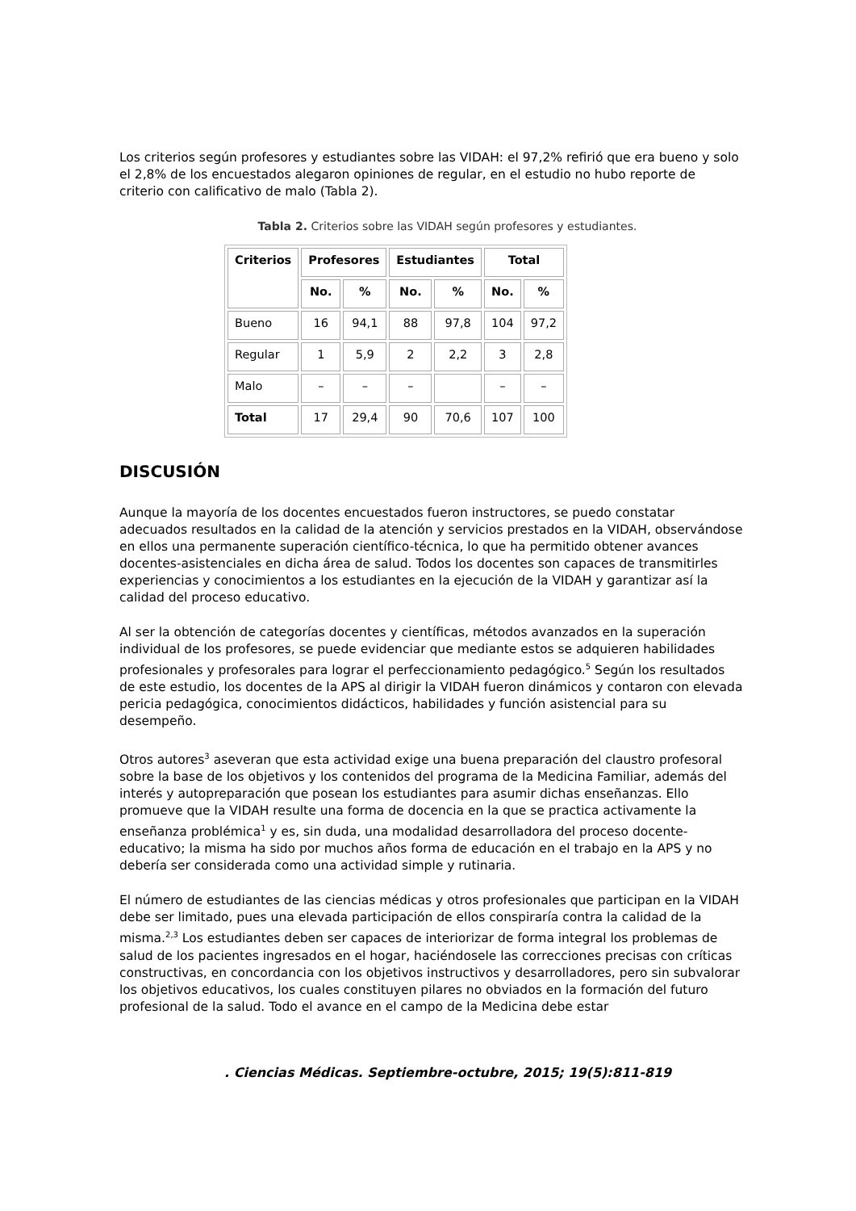Los criterios según profesores y estudiantes sobre las VIDAH: el 97,2% refirió que era bueno y solo el 2,8% de los encuestados alegaron opiniones de regular, en el estudio no hubo reporte de criterio con calificativo de malo (Tabla 2).
Tabla 2. Criterios sobre las VIDAH según profesores y estudiantes.
| Criterios | Profesores | | Estudiantes | | Total | |
| --- | --- | --- | --- | --- | --- | --- |
| | No. | % | No. | % | No. | % |
| Bueno | 16 | 94,1 | 88 | 97,8 | 104 | 97,2 |
| Regular | 1 | 5,9 | 2 | 2,2 | 3 | 2,8 |
| Malo | – | – | – | | – | – |
| Total | 17 | 29,4 | 90 | 70,6 | 107 | 100 |
DISCUSIÓN
Aunque la mayoría de los docentes encuestados fueron instructores, se puedo constatar adecuados resultados en la calidad de la atención y servicios prestados en la VIDAH, observándose en ellos una permanente superación científico-técnica, lo que ha permitido obtener avances docentes-asistenciales en dicha área de salud. Todos los docentes son capaces de transmitirles experiencias y conocimientos a los estudiantes en la ejecución de la VIDAH y garantizar así la calidad del proceso educativo.
Al ser la obtención de categorías docentes y científicas, métodos avanzados en la superación individual de los profesores, se puede evidenciar que mediante estos se adquieren habilidades profesionales y profesorales para lograr el perfeccionamiento pedagógico.<sup>5</sup> Según los resultados de este estudio, los docentes de la APS al dirigir la VIDAH fueron dinámicos y contaron con elevada pericia pedagógica, conocimientos didácticos, habilidades y función asistencial para su desempeño.
Otros autores<sup>3</sup> aseveran que esta actividad exige una buena preparación del claustro profesoral sobre la base de los objetivos y los contenidos del programa de la Medicina Familiar, además del interés y autopreparación que posean los estudiantes para asumir dichas enseñanzas. Ello promueve que la VIDAH resulte una forma de docencia en la que se practica activamente la enseñanza problémica<sup>1</sup> y es, sin duda, una modalidad desarrolladora del proceso docente-educativo; la misma ha sido por muchos años forma de educación en el trabajo en la APS y no debería ser considerada como una actividad simple y rutinaria.
El número de estudiantes de las ciencias médicas y otros profesionales que participan en la VIDAH debe ser limitado, pues una elevada participación de ellos conspiraría contra la calidad de la misma.<sup>2,3</sup> Los estudiantes deben ser capaces de interiorizar de forma integral los problemas de salud de los pacientes ingresados en el hogar, haciéndosele las correcciones precisas con críticas constructivas, en concordancia con los objetivos instructivos y desarrolladores, pero sin subvalorar los objetivos educativos, los cuales constituyen pilares no obviados en la formación del futuro profesional de la salud. Todo el avance en el campo de la Medicina debe estar
. Ciencias Médicas. Septiembre-octubre, 2015; 19(5):811-819